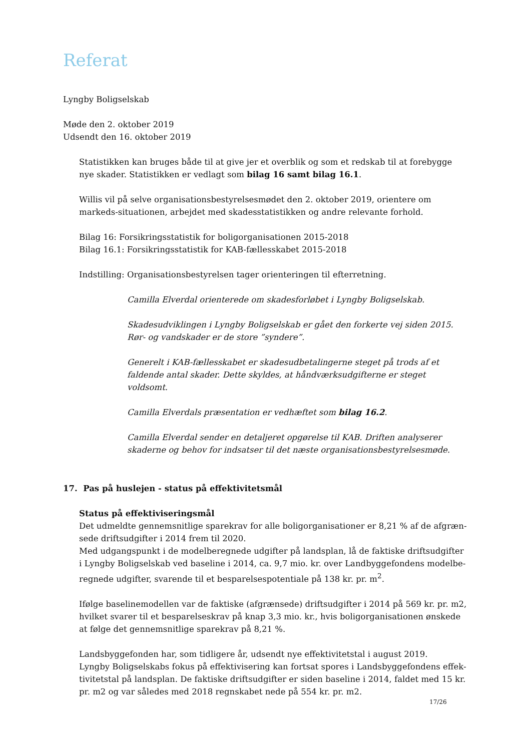Referat
Lyngby Boligselskab
Møde den 2. oktober 2019
Udsendt den 16. oktober 2019
Statistikken kan bruges både til at give jer et overblik og som et redskab til at forebygge nye skader. Statistikken er vedlagt som bilag 16 samt bilag 16.1.
Willis vil på selve organisationsbestyrelsesmødet den 2. oktober 2019, orientere om markeds-situationen, arbejdet med skadesstatistikken og andre relevante forhold.
Bilag 16: Forsikringsstatistik for boligorganisationen 2015-2018
Bilag 16.1: Forsikringsstatistik for KAB-fællesskabet 2015-2018
Indstilling: Organisationsbestyrelsen tager orienteringen til efterretning.
Camilla Elverdal orienterede om skadesforløbet i Lyngby Boligselskab.
Skadesudviklingen i Lyngby Boligselskab er gået den forkerte vej siden 2015. Rør- og vandskader er de store ”syndere”.
Generelt i KAB-fællesskabet er skadesudbetalingerne steget på trods af et faldende antal skader. Dette skyldes, at håndværksudgifterne er steget voldsomt.
Camilla Elverdals præsentation er vedhæftet som bilag 16.2.
Camilla Elverdal sender en detaljeret opgørelse til KAB. Driften analyserer skaderne og behov for indsatser til det næste organisationsbestyrelsesmøde.
17. Pas på huslejen - status på effektivitetsmål
Status på effektiviseringsmål
Det udmeldte gennemsnitlige sparekrav for alle boligorganisationer er 8,21 % af de afgræn-sede driftsudgifter i 2014 frem til 2020.
Med udgangspunkt i de modelberegnede udgifter på landsplan, lå de faktiske driftsudgifter i Lyngby Boligselskab ved baseline i 2014, ca. 9,7 mio. kr. over Landbyggefondens modelbe-regnede udgifter, svarende til et besparelsespotentiale på 138 kr. pr. m<sup>2</sup>.
Ifølge baselinemodellen var de faktiske (afgrænsede) driftsudgifter i 2014 på 569 kr. pr. m2, hvilket svarer til et besparelseskrav på knap 3,3 mio. kr., hvis boligorganisationen ønskede at følge det gennemsnitlige sparekrav på 8,21 %.
Landsbyggefonden har, som tidligere år, udsendt nye effektivitetstal i august 2019.
Lyngby Boligselskabs fokus på effektivisering kan fortsat spores i Landsbyggefondens effek-tivitetstal på landsplan. De faktiske driftsudgifter er siden baseline i 2014, faldet med 15 kr. pr. m2 og var således med 2018 regnskabet nede på 554 kr. pr. m2.
17/26